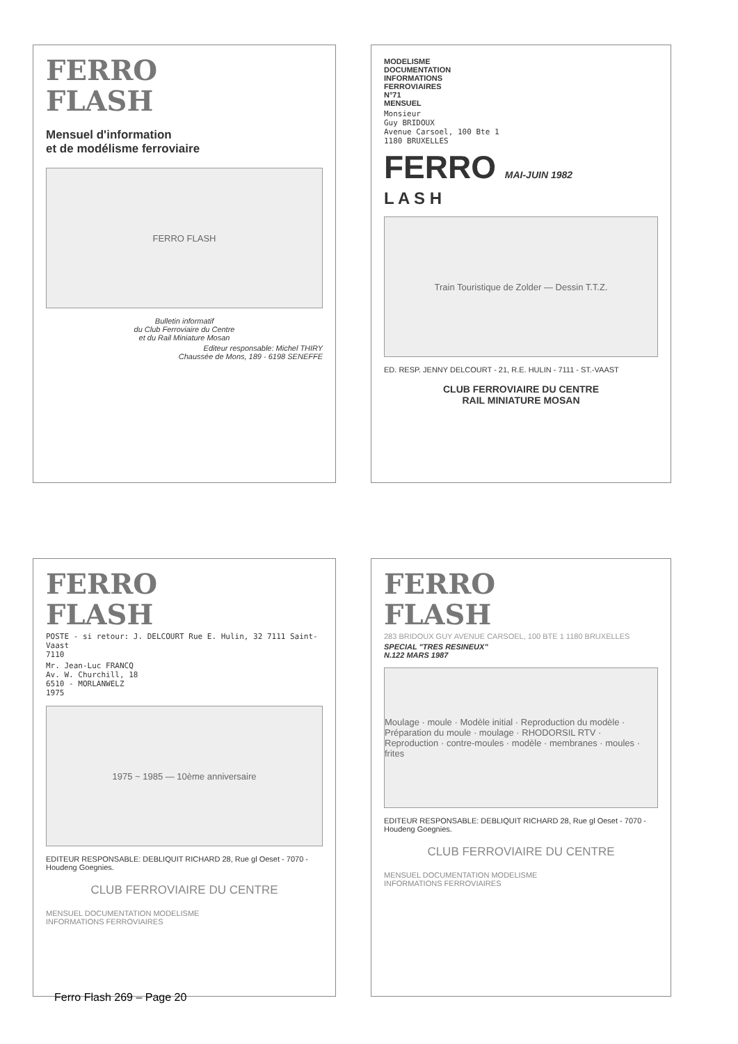FERRO
FLASH
Mensuel d'information
et de modélisme ferroviaire
FERRO FLASH
Bulletin informatif
du Club Ferroviaire du Centre
et du Rail Miniature Mosan
Editeur responsable: Michel THIRY
Chaussée de Mons, 189 - 6198 SENEFFE
MODELISME
DOCUMENTATION
INFORMATIONS
FERROVIAIRES
N°71
MENSUEL
Monsieur
Guy BRIDOUX
Avenue Carsoel, 100 Bte 1
1180 BRUXELLES
FERRO MAI-JUIN 1982
L A S H
Train Touristique de Zolder — Dessin T.T.Z.
ED. RESP. JENNY DELCOURT - 21, R.E. HULIN - 7111 - ST.-VAAST
CLUB FERROVIAIRE DU CENTRE
RAIL MINIATURE MOSAN
FERRO
FLASH
POSTE - si retour: J. DELCOURT Rue E. Hulin, 32 7111 Saint-Vaast
7110
Mr. Jean-Luc FRANCQ
Av. W. Churchill, 18
6510 - MORLANWELZ
1975
1975 ~ 1985 — 10ème anniversaire
EDITEUR RESPONSABLE: DEBLIQUIT RICHARD 28, Rue gl Oeset - 7070 - Houdeng Goegnies.
CLUB FERROVIAIRE DU CENTRE
MENSUEL DOCUMENTATION MODELISME
INFORMATIONS FERROVIAIRES
FERRO
FLASH
283 BRIDOUX GUY AVENUE CARSOEL, 100 BTE 1 1180 BRUXELLES
SPECIAL "TRES RESINEUX"
N.122 MARS 1987
Moulage · moule · Modèle initial · Reproduction du modèle · Préparation du moule · moulage · RHODORSIL RTV · Reproduction · contre-moules · modèle · membranes · moules · frites
EDITEUR RESPONSABLE: DEBLIQUIT RICHARD 28, Rue gl Oeset - 7070 - Houdeng Goegnies.
CLUB FERROVIAIRE DU CENTRE
MENSUEL DOCUMENTATION MODELISME
INFORMATIONS FERROVIAIRES
Ferro Flash 269 – Page 20